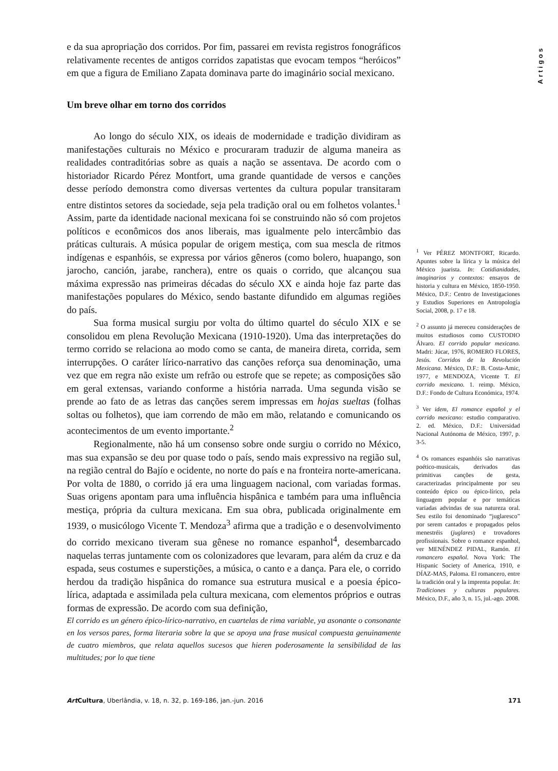Artigos
e da sua apropriação dos corridos. Por fim, passarei em revista registros fonográficos relativamente recentes de antigos corridos zapatistas que evocam tempos “heróicos” em que a figura de Emiliano Zapata dominava parte do imaginário social mexicano.
Um breve olhar em torno dos corridos
Ao longo do século XIX, os ideais de modernidade e tradição dividiram as manifestações culturais no México e procuraram traduzir de alguma maneira as realidades contraditórias sobre as quais a nação se assentava. De acordo com o historiador Ricardo Pérez Montfort, uma grande quantidade de versos e canções desse período demonstra como diversas vertentes da cultura popular transitaram entre distintos setores da sociedade, seja pela tradição oral ou em folhetos volantes.<sup>1</sup> Assim, parte da identidade nacional mexicana foi se construindo não só com projetos políticos e econômicos dos anos liberais, mas igualmente pelo intercâmbio das práticas culturais. A música popular de origem mestiça, com sua mescla de ritmos indígenas e espanhóis, se expressa por vários gêneros (como bolero, huapango, son jarocho, canción, jarabe, ranchera), entre os quais o corrido, que alcançou sua máxima expressão nas primeiras décadas do século XX e ainda hoje faz parte das manifestações populares do México, sendo bastante difundido em algumas regiões do país.
Sua forma musical surgiu por volta do último quartel do século XIX e se consolidou em plena Revolução Mexicana (1910-1920). Uma das interpretações do termo corrido se relaciona ao modo como se canta, de maneira direta, corrida, sem interrupções. O caráter lírico-narrativo das canções reforça sua denominação, uma vez que em regra não existe um refrão ou estrofe que se repete; as composições são em geral extensas, variando conforme a história narrada. Uma segunda visão se prende ao fato de as letras das canções serem impressas em hojas sueltas (folhas soltas ou folhetos), que iam correndo de mão em mão, relatando e comunicando os acontecimentos de um evento importante.<sup>2</sup>
Regionalmente, não há um consenso sobre onde surgiu o corrido no México, mas sua expansão se deu por quase todo o país, sendo mais expressivo na região sul, na região central do Bajío e ocidente, no norte do país e na fronteira norte-americana. Por volta de 1880, o corrido já era uma linguagem nacional, com variadas formas. Suas origens apontam para uma influência hispânica e também para uma influência mestiça, própria da cultura mexicana. Em sua obra, publicada originalmente em 1939, o musicólogo Vicente T. Mendoza<sup>3</sup> afirma que a tradição e o desenvolvimento do corrido mexicano tiveram sua gênese no romance espanhol<sup>4</sup>, desembarcado naquelas terras juntamente com os colonizadores que levaram, para além da cruz e da espada, seus costumes e superstições, a música, o canto e a dança. Para ele, o corrido herdou da tradição hispânica do romance sua estrutura musical e a poesia épico-lírica, adaptada e assimilada pela cultura mexicana, com elementos próprios e outras formas de expressão. De acordo com sua definição,
El corrido es un género épico-lírico-narrativo, en cuartelas de rima variable, ya asonante o consonante en los versos pares, forma literaria sobre la que se apoya una frase musical compuesta genuinamente de cuatro miembros, que relata aquellos sucesos que hieren poderosamente la sensibilidad de las multitudes; por lo que tiene
<sup>1</sup> Ver PÉREZ MONTFORT, Ricardo. Apuntes sobre la lírica y la música del México juarista. In: Cotidianidades, imaginarios y contextos: ensayos de historia y cultura en México, 1850-1950. México, D.F.: Centro de Investigaciones y Estudios Superiores en Antropología Social, 2008, p. 17 e 18.
<sup>2</sup> O assunto já mereceu considerações de muitos estudiosos como CUSTODIO Álvaro. El corrido popular mexicano. Madri: Júcar, 1976, ROMERO FLORES, Jesús. Corridos de la Revolución Mexicana. México, D.F.: B. Costa-Amic, 1977, e MENDOZA, Vicente T. El corrido mexicano. 1. reimp. México, D.F.: Fondo de Cultura Económica, 1974.
<sup>3</sup> Ver idem, El romance español y el corrido mexicano: estudio comparativo. 2. ed. México, D.F.: Universidad Nacional Autónoma de México, 1997, p. 3-5.
<sup>4</sup> Os romances espanhóis são narrativas poético-musicais, derivados das primitivas canções de gesta, caracterizadas principalmente por seu conteúdo épico ou épico-lírico, pela linguagem popular e por temáticas variadas advindas de sua natureza oral. Seu estilo foi denominado “juglaresco” por serem cantados e propagados pelos menestréis (juglares) e trovadores profissionais. Sobre o romance espanhol, ver MENÉNDEZ PIDAL, Ramón. El romancero español. Nova York: The Hispanic Society of America, 1910, e DÍAZ-MAS, Paloma. El romancero, entre la tradición oral y la imprenta popular. In: Tradiciones y culturas populares. México, D.F., año 3, n. 15, jul.-ago. 2008.
Art Cultura, Uberlândia, v. 18, n. 32, p. 169-186, jan.-jun. 2016 171